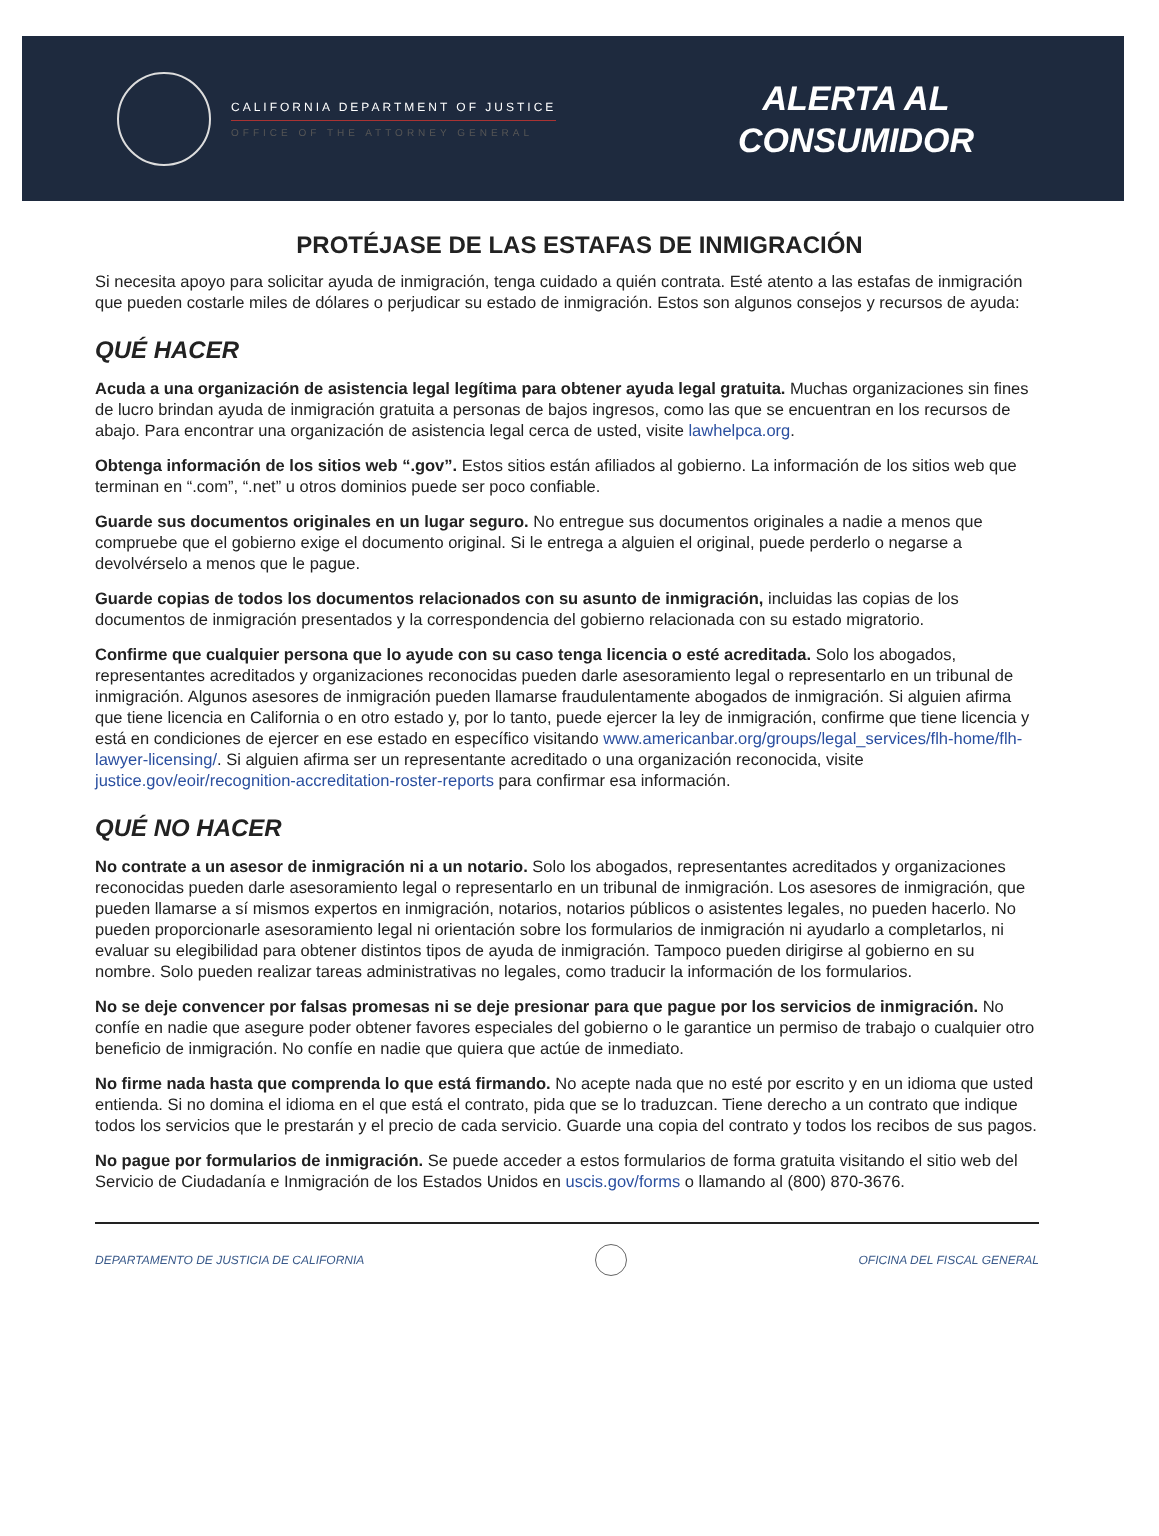CALIFORNIA DEPARTMENT OF JUSTICE
OFFICE OF THE ATTORNEY GENERAL
ALERTA AL
CONSUMIDOR
PROTÉJASE DE LAS ESTAFAS DE INMIGRACIÓN
Si necesita apoyo para solicitar ayuda de inmigración, tenga cuidado a quién contrata. Esté atento a las estafas de inmigración que pueden costarle miles de dólares o perjudicar su estado de inmigración. Estos son algunos consejos y recursos de ayuda:
QUÉ HACER
Acuda a una organización de asistencia legal legítima para obtener ayuda legal gratuita. Muchas organizaciones sin fines de lucro brindan ayuda de inmigración gratuita a personas de bajos ingresos, como las que se encuentran en los recursos de abajo. Para encontrar una organización de asistencia legal cerca de usted, visite lawhelpca.org.
Obtenga información de los sitios web “.gov”. Estos sitios están afiliados al gobierno. La información de los sitios web que terminan en “.com”, “.net” u otros dominios puede ser poco confiable.
Guarde sus documentos originales en un lugar seguro. No entregue sus documentos originales a nadie a menos que compruebe que el gobierno exige el documento original. Si le entrega a alguien el original, puede perderlo o negarse a devolvérselo a menos que le pague.
Guarde copias de todos los documentos relacionados con su asunto de inmigración, incluidas las copias de los documentos de inmigración presentados y la correspondencia del gobierno relacionada con su estado migratorio.
Confirme que cualquier persona que lo ayude con su caso tenga licencia o esté acreditada. Solo los abogados, representantes acreditados y organizaciones reconocidas pueden darle asesoramiento legal o representarlo en un tribunal de inmigración. Algunos asesores de inmigración pueden llamarse fraudulentamente abogados de inmigración. Si alguien afirma que tiene licencia en California o en otro estado y, por lo tanto, puede ejercer la ley de inmigración, confirme que tiene licencia y está en condiciones de ejercer en ese estado en específico visitando www.americanbar.org/groups/legal_services/flh-home/flh-lawyer-licensing/. Si alguien afirma ser un representante acreditado o una organización reconocida, visite justice.gov/eoir/recognition-accreditation-roster-reports para confirmar esa información.
QUÉ NO HACER
No contrate a un asesor de inmigración ni a un notario. Solo los abogados, representantes acreditados y organizaciones reconocidas pueden darle asesoramiento legal o representarlo en un tribunal de inmigración. Los asesores de inmigración, que pueden llamarse a sí mismos expertos en inmigración, notarios, notarios públicos o asistentes legales, no pueden hacerlo. No pueden proporcionarle asesoramiento legal ni orientación sobre los formularios de inmigración ni ayudarlo a completarlos, ni evaluar su elegibilidad para obtener distintos tipos de ayuda de inmigración. Tampoco pueden dirigirse al gobierno en su nombre. Solo pueden realizar tareas administrativas no legales, como traducir la información de los formularios.
No se deje convencer por falsas promesas ni se deje presionar para que pague por los servicios de inmigración. No confíe en nadie que asegure poder obtener favores especiales del gobierno o le garantice un permiso de trabajo o cualquier otro beneficio de inmigración. No confíe en nadie que quiera que actúe de inmediato.
No firme nada hasta que comprenda lo que está firmando. No acepte nada que no esté por escrito y en un idioma que usted entienda. Si no domina el idioma en el que está el contrato, pida que se lo traduzcan. Tiene derecho a un contrato que indique todos los servicios que le prestarán y el precio de cada servicio. Guarde una copia del contrato y todos los recibos de sus pagos.
No pague por formularios de inmigración. Se puede acceder a estos formularios de forma gratuita visitando el sitio web del Servicio de Ciudadanía e Inmigración de los Estados Unidos en uscis.gov/forms o llamando al (800) 870-3676.
DEPARTAMENTO DE JUSTICIA DE CALIFORNIA
OFICINA DEL FISCAL GENERAL